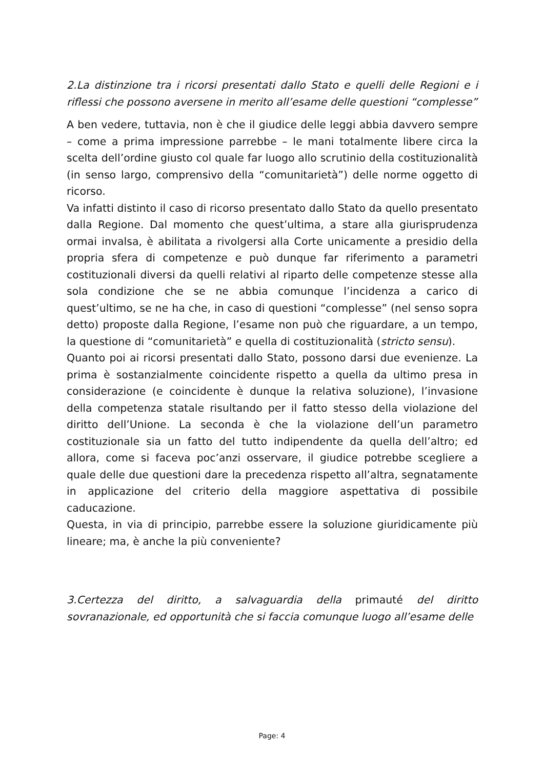2.La distinzione tra i ricorsi presentati dallo Stato e quelli delle Regioni e i riflessi che possono aversene in merito all’esame delle questioni “complesse”
A ben vedere, tuttavia, non è che il giudice delle leggi abbia davvero sempre – come a prima impressione parrebbe – le mani totalmente libere circa la scelta dell’ordine giusto col quale far luogo allo scrutinio della costituzionalità (in senso largo, comprensivo della “comunitarietà”) delle norme oggetto di ricorso.
Va infatti distinto il caso di ricorso presentato dallo Stato da quello presentato dalla Regione. Dal momento che quest’ultima, a stare alla giurisprudenza ormai invalsa, è abilitata a rivolgersi alla Corte unicamente a presidio della propria sfera di competenze e può dunque far riferimento a parametri costituzionali diversi da quelli relativi al riparto delle competenze stesse alla sola condizione che se ne abbia comunque l’incidenza a carico di quest’ultimo, se ne ha che, in caso di questioni “complesse” (nel senso sopra detto) proposte dalla Regione, l’esame non può che riguardare, a un tempo, la questione di “comunitarietà” e quella di costituzionalità (stricto sensu).
Quanto poi ai ricorsi presentati dallo Stato, possono darsi due evenienze. La prima è sostanzialmente coincidente rispetto a quella da ultimo presa in considerazione (e coincidente è dunque la relativa soluzione), l’invasione della competenza statale risultando per il fatto stesso della violazione del diritto dell’Unione. La seconda è che la violazione dell’un parametro costituzionale sia un fatto del tutto indipendente da quella dell’altro; ed allora, come si faceva poc’anzi osservare, il giudice potrebbe scegliere a quale delle due questioni dare la precedenza rispetto all’altra, segnatamente in applicazione del criterio della maggiore aspettativa di possibile caducazione.
Questa, in via di principio, parrebbe essere la soluzione giuridicamente più lineare; ma, è anche la più conveniente?
3.Certezza del diritto, a salvaguardia della primauté del diritto sovranazionale, ed opportunità che si faccia comunque luogo all’esame delle
Page: 4